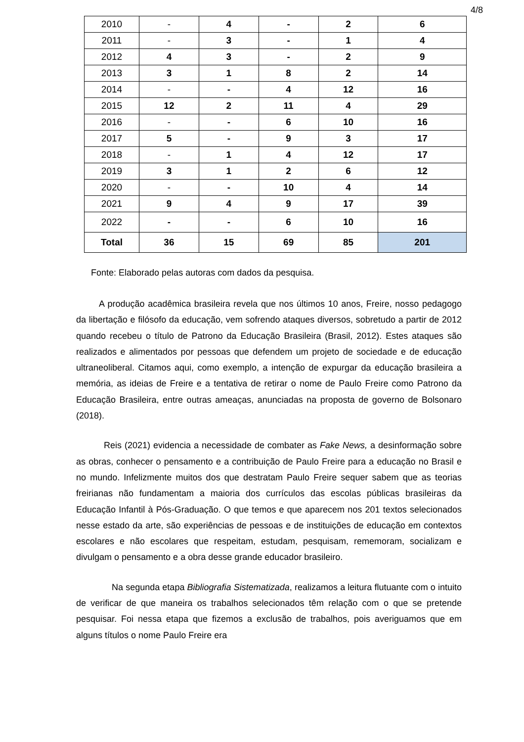4/8
| 2010 | - | 4 | - | 2 | 6 |
| 2011 | - | 3 | - | 1 | 4 |
| 2012 | 4 | 3 | - | 2 | 9 |
| 2013 | 3 | 1 | 8 | 2 | 14 |
| 2014 | - | - | 4 | 12 | 16 |
| 2015 | 12 | 2 | 11 | 4 | 29 |
| 2016 | - | - | 6 | 10 | 16 |
| 2017 | 5 | - | 9 | 3 | 17 |
| 2018 | - | 1 | 4 | 12 | 17 |
| 2019 | 3 | 1 | 2 | 6 | 12 |
| 2020 | - | - | 10 | 4 | 14 |
| 2021 | 9 | 4 | 9 | 17 | 39 |
| 2022 | - | - | 6 | 10 | 16 |
| Total | 36 | 15 | 69 | 85 | 201 |
Fonte: Elaborado pelas autoras com dados da pesquisa.
A produção acadêmica brasileira revela que nos últimos 10 anos, Freire, nosso pedagogo da libertação e filósofo da educação, vem sofrendo ataques diversos, sobretudo a partir de 2012 quando recebeu o título de Patrono da Educação Brasileira (Brasil, 2012). Estes ataques são realizados e alimentados por pessoas que defendem um projeto de sociedade e de educação ultraneoliberal. Citamos aqui, como exemplo, a intenção de expurgar da educação brasileira a memória, as ideias de Freire e a tentativa de retirar o nome de Paulo Freire como Patrono da Educação Brasileira, entre outras ameaças, anunciadas na proposta de governo de Bolsonaro (2018).
Reis (2021) evidencia a necessidade de combater as Fake News, a desinformação sobre as obras, conhecer o pensamento e a contribuição de Paulo Freire para a educação no Brasil e no mundo. Infelizmente muitos dos que destratam Paulo Freire sequer sabem que as teorias freirianas não fundamentam a maioria dos currículos das escolas públicas brasileiras da Educação Infantil à Pós-Graduação. O que temos e que aparecem nos 201 textos selecionados nesse estado da arte, são experiências de pessoas e de instituições de educação em contextos escolares e não escolares que respeitam, estudam, pesquisam, rememoram, socializam e divulgam o pensamento e a obra desse grande educador brasileiro.
Na segunda etapa Bibliografia Sistematizada, realizamos a leitura flutuante com o intuito de verificar de que maneira os trabalhos selecionados têm relação com o que se pretende pesquisar. Foi nessa etapa que fizemos a exclusão de trabalhos, pois averiguamos que em alguns títulos o nome Paulo Freire era